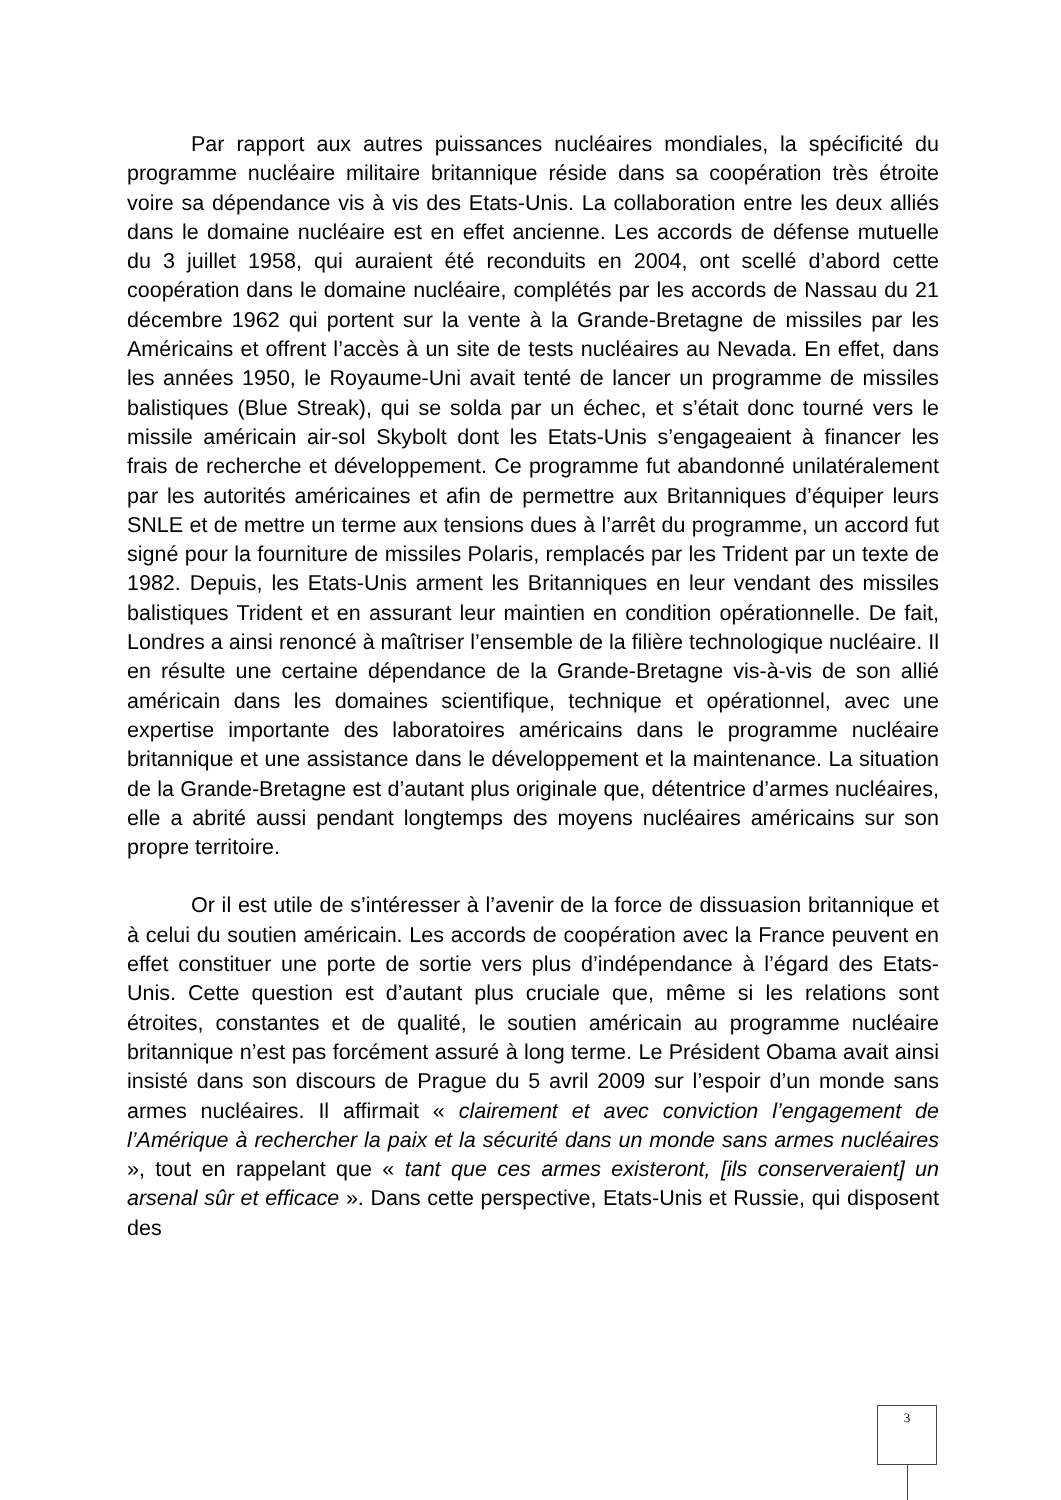Par rapport aux autres puissances nucléaires mondiales, la spécificité du programme nucléaire militaire britannique réside dans sa coopération très étroite voire sa dépendance vis à vis des Etats-Unis. La collaboration entre les deux alliés dans le domaine nucléaire est en effet ancienne. Les accords de défense mutuelle du 3 juillet 1958, qui auraient été reconduits en 2004, ont scellé d’abord cette coopération dans le domaine nucléaire, complétés par les accords de Nassau du 21 décembre 1962 qui portent sur la vente à la Grande-Bretagne de missiles par les Américains et offrent l’accès à un site de tests nucléaires au Nevada. En effet, dans les années 1950, le Royaume-Uni avait tenté de lancer un programme de missiles balistiques (Blue Streak), qui se solda par un échec, et s’était donc tourné vers le missile américain air-sol Skybolt dont les Etats-Unis s’engageaient à financer les frais de recherche et développement. Ce programme fut abandonné unilatéralement par les autorités américaines et afin de permettre aux Britanniques d’équiper leurs SNLE et de mettre un terme aux tensions dues à l’arrêt du programme, un accord fut signé pour la fourniture de missiles Polaris, remplacés par les Trident par un texte de 1982. Depuis, les Etats-Unis arment les Britanniques en leur vendant des missiles balistiques Trident et en assurant leur maintien en condition opérationnelle. De fait, Londres a ainsi renoncé à maîtriser l’ensemble de la filière technologique nucléaire. Il en résulte une certaine dépendance de la Grande-Bretagne vis-à-vis de son allié américain dans les domaines scientifique, technique et opérationnel, avec une expertise importante des laboratoires américains dans le programme nucléaire britannique et une assistance dans le développement et la maintenance. La situation de la Grande-Bretagne est d’autant plus originale que, détentrice d’armes nucléaires, elle a abrité aussi pendant longtemps des moyens nucléaires américains sur son propre territoire.
Or il est utile de s’intéresser à l’avenir de la force de dissuasion britannique et à celui du soutien américain. Les accords de coopération avec la France peuvent en effet constituer une porte de sortie vers plus d’indépendance à l’égard des Etats-Unis. Cette question est d’autant plus cruciale que, même si les relations sont étroites, constantes et de qualité, le soutien américain au programme nucléaire britannique n’est pas forcément assuré à long terme. Le Président Obama avait ainsi insisté dans son discours de Prague du 5 avril 2009 sur l’espoir d’un monde sans armes nucléaires. Il affirmait « clairement et avec conviction l’engagement de l’Amérique à rechercher la paix et la sécurité dans un monde sans armes nucléaires », tout en rappelant que « tant que ces armes existeront, [ils conserveraient] un arsenal sûr et efficace ». Dans cette perspective, Etats-Unis et Russie, qui disposent des
3